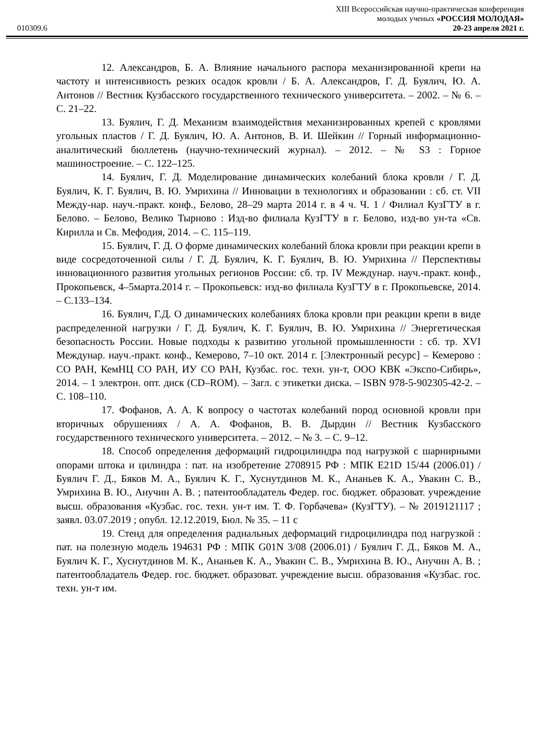010309.6
XIII Всероссийская научно-практическая конференция
молодых ученых «РОССИЯ МОЛОДАЯ»
20-23 апреля 2021 г.
12. Александров, Б. А. Влияние начального распора механизированной крепи на частоту и интенсивность резких осадок кровли / Б. А. Александров, Г. Д. Буялич, Ю. А. Антонов // Вестник Кузбасского государственного технического университета. – 2002. – № 6. – С. 21–22.
13. Буялич, Г. Д. Механизм взаимодействия механизированных крепей с кровлями угольных пластов / Г. Д. Буялич, Ю. А. Антонов, В. И. Шейкин // Горный информационно-аналитический бюллетень (научно-технический журнал). – 2012. – № S3 : Горное машиностроение. – С. 122–125.
14. Буялич, Г. Д. Моделирование динамических колебаний блока кровли / Г. Д. Буялич, К. Г. Буялич, В. Ю. Умрихина // Инновации в технологиях и образовании : сб. ст. VII Между-нар. науч.-практ. конф., Белово, 28–29 марта 2014 г. в 4 ч. Ч. 1 / Филиал КузГТУ в г. Белово. – Белово, Велико Тырново : Изд-во филиала КузГТУ в г. Белово, изд-во ун-та «Св. Кирилла и Св. Мефодия, 2014. – С. 115–119.
15. Буялич, Г. Д. О форме динамических колебаний блока кровли при реакции крепи в виде сосредоточенной силы / Г. Д. Буялич, К. Г. Буялич, В. Ю. Умрихина // Перспективы инновационного развития угольных регионов России: сб. тр. IV Междунар. науч.-практ. конф., Прокопьевск, 4–5марта.2014 г. – Прокопьевск: изд-во филиала КузГТУ в г. Прокопьевске, 2014. – С.133–134.
16. Буялич, Г.Д. О динамических колебаниях блока кровли при реакции крепи в виде распределенной нагрузки / Г. Д. Буялич, К. Г. Буялич, В. Ю. Умрихина // Энергетическая безопасность России. Новые подходы к развитию угольной промышленности : сб. тр. XVI Междунар. науч.-практ. конф., Кемерово, 7–10 окт. 2014 г. [Электронный ресурс] – Кемерово : СО РАН, КемНЦ СО РАН, ИУ СО РАН, Кузбас. гос. техн. ун-т, ООО КВК «Экспо-Сибирь», 2014. – 1 электрон. опт. диск (CD–ROM). – Загл. с этикетки диска. – ISBN 978-5-902305-42-2. – С. 108–110.
17. Фофанов, А. А. К вопросу о частотах колебаний пород основной кровли при вторичных обрушениях / А. А. Фофанов, В. В. Дырдин // Вестник Кузбасского государственного технического университета. – 2012. – № 3. – С. 9–12.
18. Способ определения деформаций гидроцилиндра под нагрузкой с шарнирными опорами штока и цилиндра : пат. на изобретение 2708915 РФ : МПК E21D 15/44 (2006.01) / Буялич Г. Д., Бяков М. А., Буялич К. Г., Хуснутдинов М. К., Ананьев К. А., Увакин С. В., Умрихина В. Ю., Анучин А. В. ; патентообладатель Федер. гос. бюджет. образоват. учреждение высш. образования «Кузбас. гос. техн. ун-т им. Т. Ф. Горбачева» (КузГТУ). – № 2019121117 ; заявл. 03.07.2019 ; опубл. 12.12.2019, Бюл. № 35. – 11 с
19. Стенд для определения радиальных деформаций гидроцилиндра под нагрузкой : пат. на полезную модель 194631 РФ : МПК G01N 3/08 (2006.01) / Буялич Г. Д., Бяков М. А., Буялич К. Г., Хуснутдинов М. К., Ананьев К. А., Увакин С. В., Умрихина В. Ю., Анучин А. В. ; патентообладатель Федер. гос. бюджет. образоват. учреждение высш. образования «Кузбас. гос. техн. ун-т им.